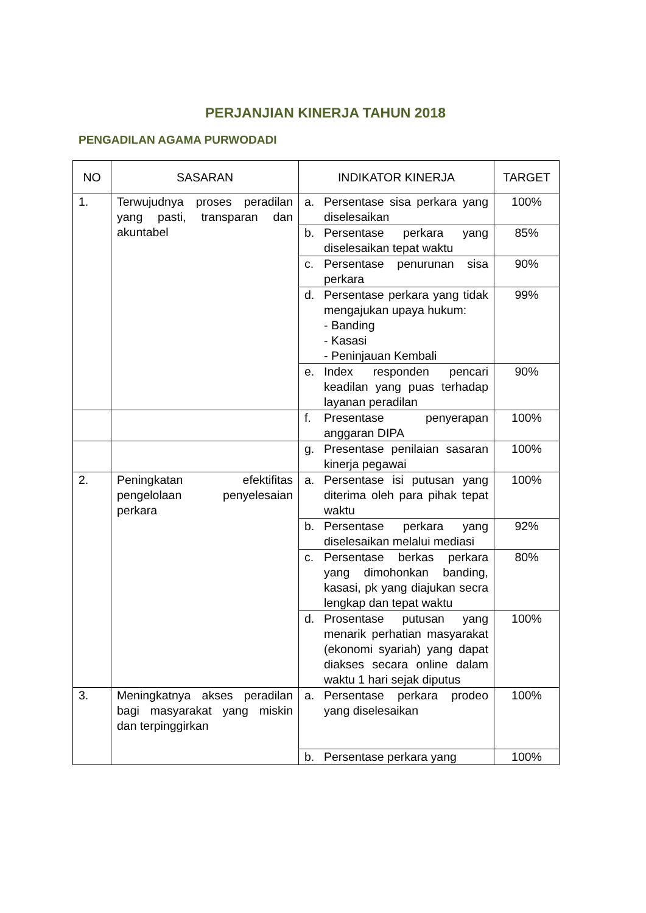PERJANJIAN KINERJA TAHUN 2018
PENGADILAN AGAMA PURWODADI
| NO | SASARAN | INDIKATOR KINERJA | TARGET |
| --- | --- | --- | --- |
| 1. | Terwujudnya proses peradilan yang pasti, transparan dan akuntabel | a. Persentase sisa perkara yang diselesaikan | 100% |
| | | b. Persentase perkara yang diselesaikan tepat waktu | 85% |
| | | c. Persentase penurunan sisa perkara | 90% |
| | | d. Persentase perkara yang tidak mengajukan upaya hukum: - Banding - Kasasi - Peninjauan Kembali | 99% |
| | | e. Index responden pencari keadilan yang puas terhadap layanan peradilan | 90% |
| | | f. Presentase penyerapan anggaran DIPA | 100% |
| | | g. Presentase penilaian sasaran kinerja pegawai | 100% |
| 2. | Peningkatan efektifitas pengelolaan penyelesaian perkara | a. Persentase isi putusan yang diterima oleh para pihak tepat waktu | 100% |
| | | b. Persentase perkara yang diselesaikan melalui mediasi | 92% |
| | | c. Persentase berkas perkara yang dimohonkan banding, kasasi, pk yang diajukan secra lengkap dan tepat waktu | 80% |
| | | d. Prosentase putusan yang menarik perhatian masyarakat (ekonomi syariah) yang dapat diakses secara online dalam waktu 1 hari sejak diputus | 100% |
| 3. | Meningkatnya akses peradilan bagi masyarakat yang miskin dan terpinggirkan | a. Persentase perkara prodeo yang diselesaikan | 100% |
| | | b. Persentase perkara yang | 100% |